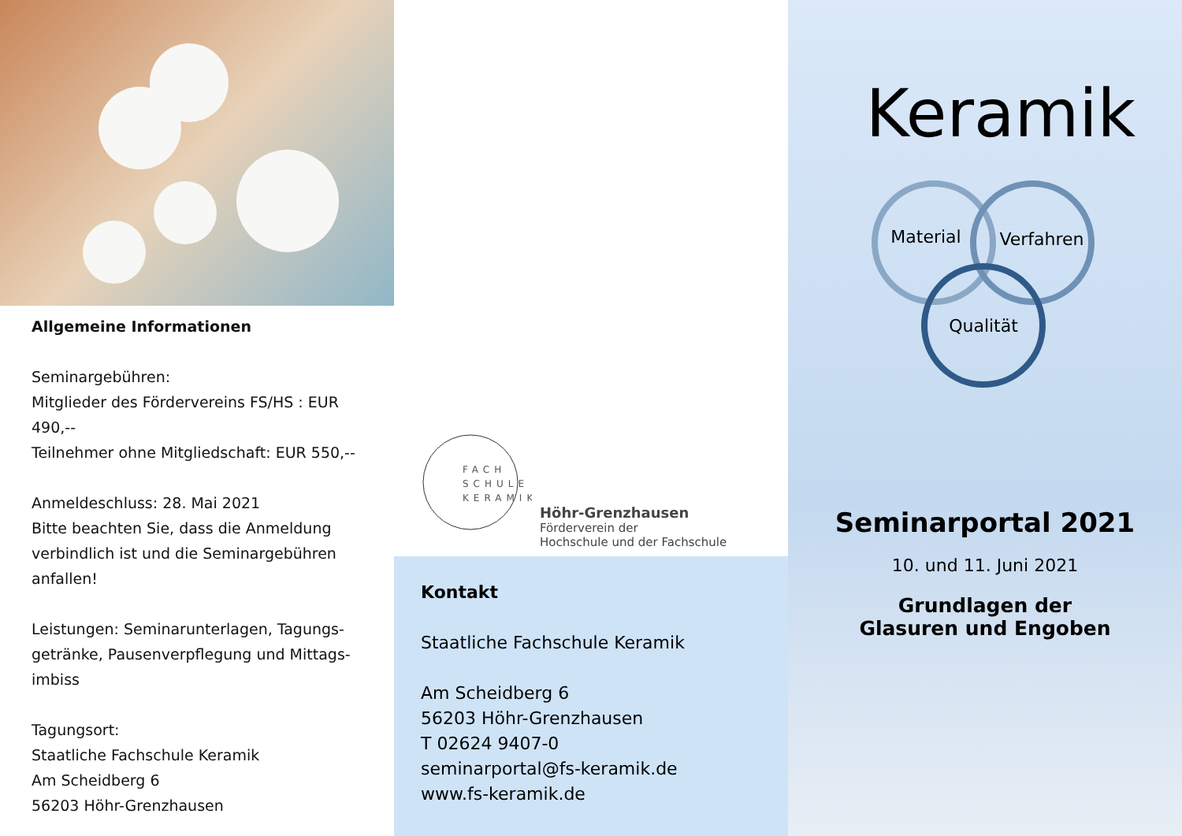Allgemeine Informationen
Seminargebühren:
Mitglieder des Fördervereins FS/HS : EUR 490,--
Teilnehmer ohne Mitgliedschaft: EUR 550,--
Anmeldeschluss: 28. Mai 2021
Bitte beachten Sie, dass die Anmeldung verbindlich ist und die Seminargebühren anfallen!
Leistungen: Seminarunterlagen, Tagungs-getränke, Pausenverpflegung und Mittags-imbiss
Tagungsort:
Staatliche Fachschule Keramik
Am Scheidberg 6
56203 Höhr-Grenzhausen
FACH
SCHULE
KERAMIK
Höhr-Grenzhausen
Förderverein der
Hochschule und der Fachschule
Kontakt
Staatliche Fachschule Keramik
Am Scheidberg 6
56203 Höhr-Grenzhausen
T 02624 9407-0
seminarportal@fs-keramik.de
www.fs-keramik.de
Keramik
Material
Verfahren
Qualität
Seminarportal 2021
10. und 11. Juni 2021
Grundlagen der
Glasuren und Engoben